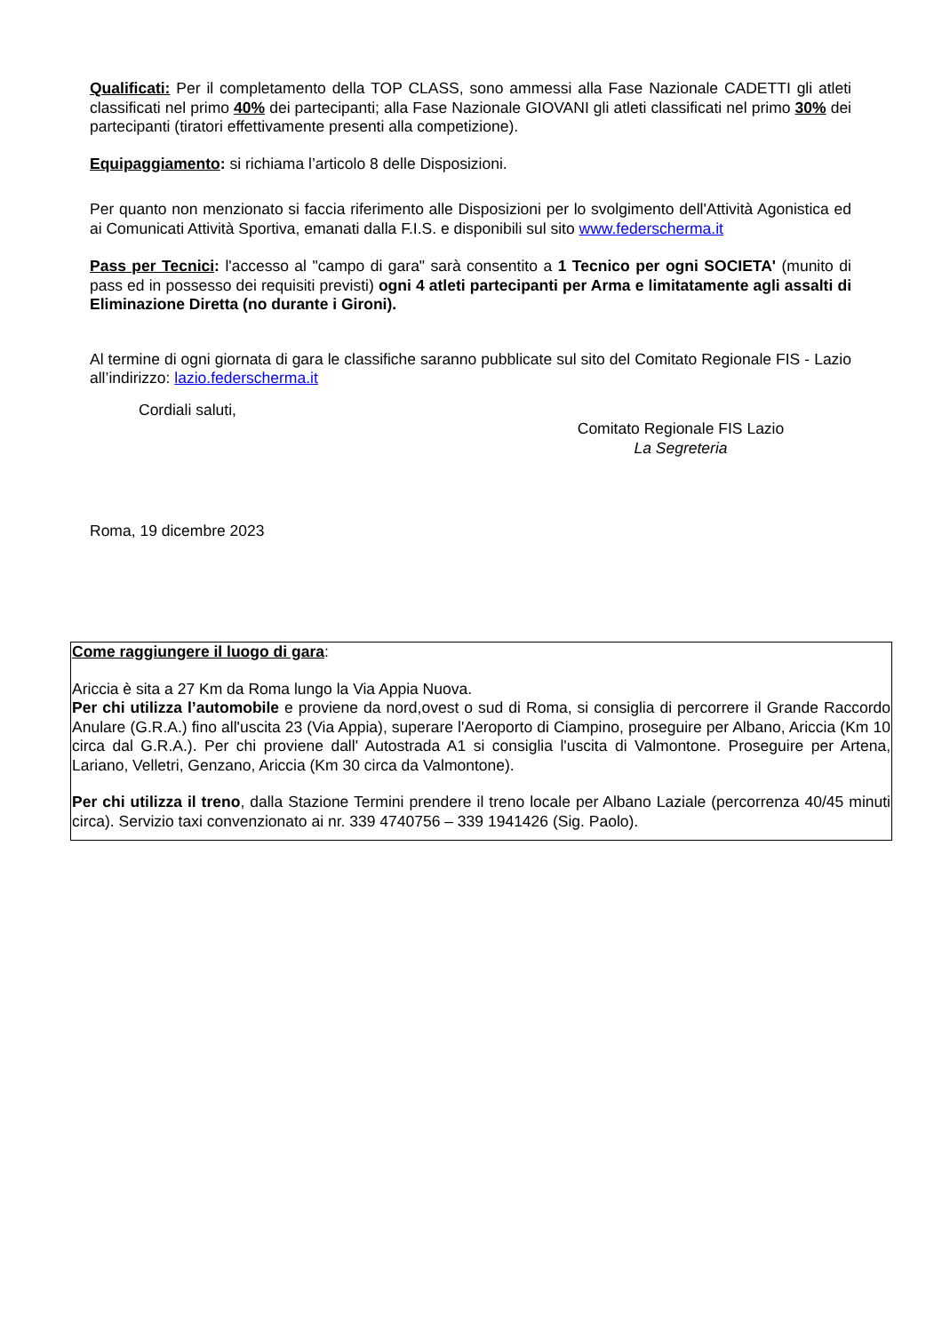Qualificati: Per il completamento della TOP CLASS, sono ammessi alla Fase Nazionale CADETTI gli atleti classificati nel primo 40% dei partecipanti; alla Fase Nazionale GIOVANI gli atleti classificati nel primo 30% dei partecipanti (tiratori effettivamente presenti alla competizione).
Equipaggiamento: si richiama l’articolo 8 delle Disposizioni.
Per quanto non menzionato si faccia riferimento alle Disposizioni per lo svolgimento dell'Attività Agonistica ed ai Comunicati Attività Sportiva, emanati dalla F.I.S. e disponibili sul sito www.federscherma.it
Pass per Tecnici: l'accesso al "campo di gara" sarà consentito a 1 Tecnico per ogni SOCIETA' (munito di pass ed in possesso dei requisiti previsti) ogni 4 atleti partecipanti per Arma e limitatamente agli assalti di Eliminazione Diretta (no durante i Gironi).
Al termine di ogni giornata di gara le classifiche saranno pubblicate sul sito del Comitato Regionale FIS - Lazio all’indirizzo: lazio.federscherma.it
Cordiali saluti,
Comitato Regionale FIS Lazio
La Segreteria
Roma, 19 dicembre 2023
Come raggiungere il luogo di gara:
Ariccia è sita a 27 Km da Roma lungo la Via Appia Nuova.
Per chi utilizza l’automobile e proviene da nord,ovest o sud di Roma, si consiglia di percorrere il Grande Raccordo Anulare (G.R.A.) fino all'uscita 23 (Via Appia), superare l'Aeroporto di Ciampino, proseguire per Albano, Ariccia (Km 10 circa dal G.R.A.). Per chi proviene dall' Autostrada A1 si consiglia l'uscita di Valmontone. Proseguire per Artena, Lariano, Velletri, Genzano, Ariccia (Km 30 circa da Valmontone).
Per chi utilizza il treno, dalla Stazione Termini prendere il treno locale per Albano Laziale (percorrenza 40/45 minuti circa). Servizio taxi convenzionato ai nr. 339 4740756 – 339 1941426 (Sig. Paolo).